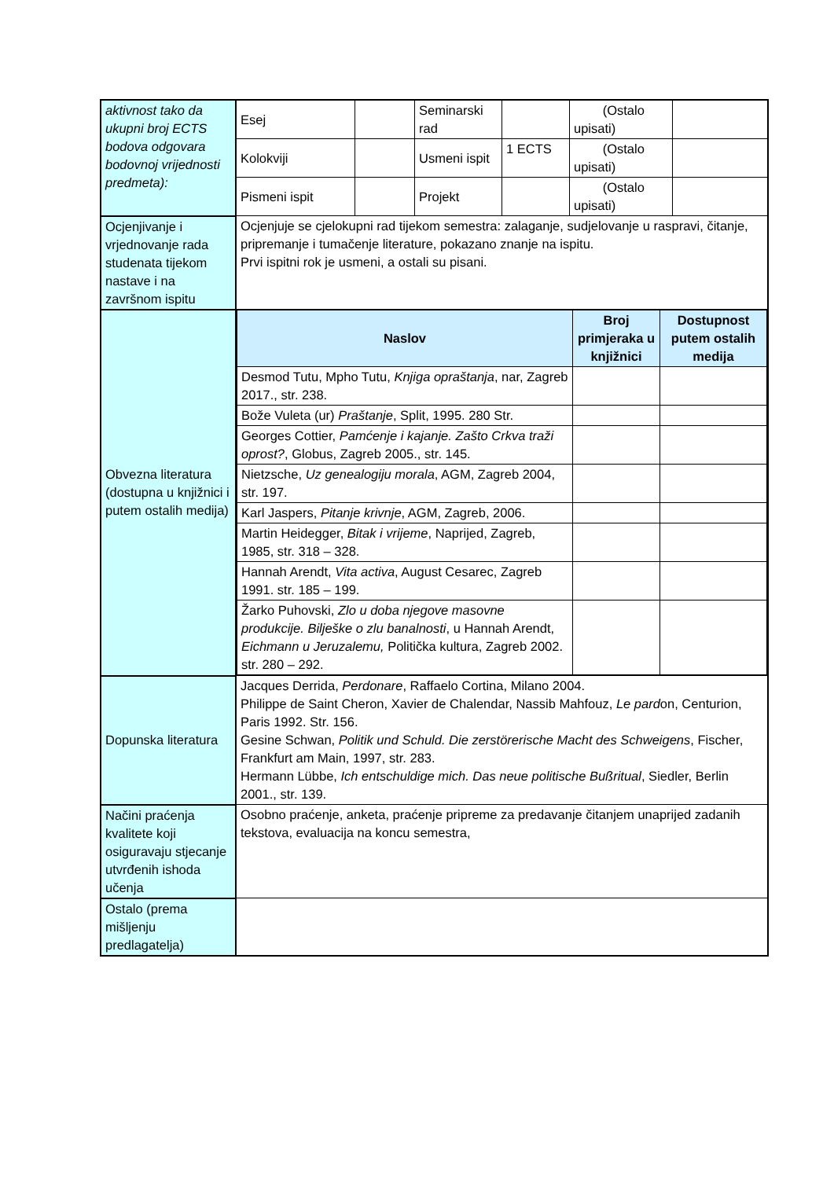| aktivnost tako da ukupni broj ECTS bodova odgovara bodovnoj vrijednosti predmeta): | Esej | | Seminarski rad | | (Ostalo upisati) | |
| | Kolokviji | | Usmeni ispit | 1 ECTS | (Ostalo upisati) | |
| | Pismeni ispit | | Projekt | | (Ostalo upisati) | |
| Ocjenjivanje i vrjednovanje rada studenata tijekom nastave i na završnom ispitu | Ocjenjuje se cjelokupni rad tijekom semestra: zalaganje, sudjelovanje u raspravi, čitanje, pripremanje i tumačenje literature, pokazano znanje na ispitu. Prvi ispitni rok je usmeni, a ostali su pisani. | | | | | |
| Obvezna literatura (dostupna u knjižnici i putem ostalih medija) | / Naslov / Broj primjeraka u knjižnici / Dostupnost putem ostalih medija / / --- / --- / --- / / Desmod Tutu, Mpho Tutu, Knjiga opraštanja , nar, Zagreb 2017., str. 238. / / / / Bože Vuleta (ur) Praštanje , Split, 1995. 280 Str. / / / / Georges Cottier, Pamćenje i kajanje. Zašto Crkva traži oprost? , Globus, Zagreb 2005., str. 145. / / / / Nietzsche, Uz genealogiju morala , AGM, Zagreb 2004, str. 197. / / / / Karl Jaspers, Pitanje krivnje , AGM, Zagreb, 2006. / / / / Martin Heidegger, Bitak i vrijeme , Naprijed, Zagreb, 1985, str. 318 – 328. / / / / Hannah Arendt, Vita activa , August Cesarec, Zagreb 1991. str. 185 – 199. / / / / Žarko Puhovski, Zlo u doba njegove masovne produkcije. Bilješke o zlu banalnosti , u Hannah Arendt, Eichmann u Jeruzalemu, Politička kultura, Zagreb 2002. str. 280 – 292. / / / | | | | | |
| Dopunska literatura | Jacques Derrida, Perdonare , Raffaelo Cortina, Milano 2004. Philippe de Saint Cheron, Xavier de Chalendar, Nassib Mahfouz, Le pard on, Centurion, Paris 1992. Str. 156. Gesine Schwan, Politik und Schuld. Die zerstörerische Macht des Schweigens , Fischer, Frankfurt am Main, 1997, str. 283. Hermann Lübbe, Ich entschuldige mich. Das neue politische Bußritual , Siedler, Berlin 2001., str. 139. | | | | | |
| Načini praćenja kvalitete koji osiguravaju stjecanje utvrđenih ishoda učenja | Osobno praćenje, anketa, praćenje pripreme za predavanje čitanjem unaprijed zadanih tekstova, evaluacija na koncu semestra, | | | | | |
| Ostalo (prema mišljenju predlagatelja) | | | | | | |